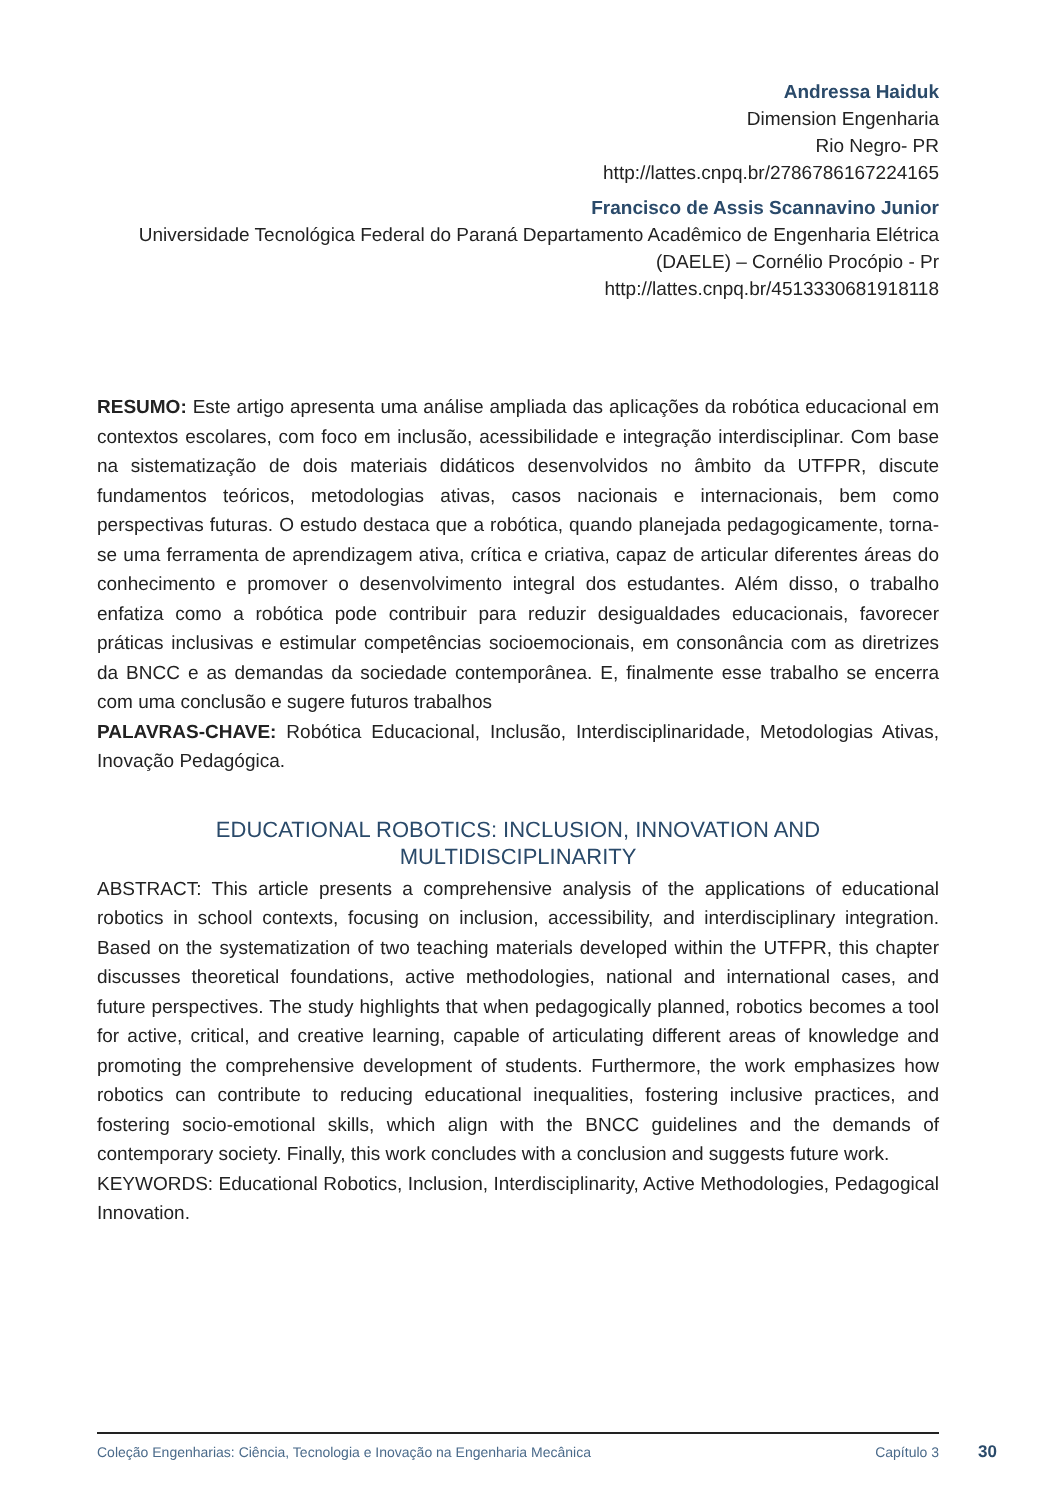Andressa Haiduk
Dimension Engenharia
Rio Negro- PR
http://lattes.cnpq.br/2786786167224165
Francisco de Assis Scannavino Junior
Universidade Tecnológica Federal do Paraná Departamento Acadêmico de Engenharia Elétrica (DAELE) – Cornélio Procópio - Pr
http://lattes.cnpq.br/4513330681918118
RESUMO: Este artigo apresenta uma análise ampliada das aplicações da robótica educacional em contextos escolares, com foco em inclusão, acessibilidade e integração interdisciplinar. Com base na sistematização de dois materiais didáticos desenvolvidos no âmbito da UTFPR, discute fundamentos teóricos, metodologias ativas, casos nacionais e internacionais, bem como perspectivas futuras. O estudo destaca que a robótica, quando planejada pedagogicamente, torna-se uma ferramenta de aprendizagem ativa, crítica e criativa, capaz de articular diferentes áreas do conhecimento e promover o desenvolvimento integral dos estudantes. Além disso, o trabalho enfatiza como a robótica pode contribuir para reduzir desigualdades educacionais, favorecer práticas inclusivas e estimular competências socioemocionais, em consonância com as diretrizes da BNCC e as demandas da sociedade contemporânea. E, finalmente esse trabalho se encerra com uma conclusão e sugere futuros trabalhos
PALAVRAS-CHAVE: Robótica Educacional, Inclusão, Interdisciplinaridade, Metodologias Ativas, Inovação Pedagógica.
EDUCATIONAL ROBOTICS: INCLUSION, INNOVATION AND
MULTIDISCIPLINARITY
ABSTRACT: This article presents a comprehensive analysis of the applications of educational robotics in school contexts, focusing on inclusion, accessibility, and interdisciplinary integration. Based on the systematization of two teaching materials developed within the UTFPR, this chapter discusses theoretical foundations, active methodologies, national and international cases, and future perspectives. The study highlights that when pedagogically planned, robotics becomes a tool for active, critical, and creative learning, capable of articulating different areas of knowledge and promoting the comprehensive development of students. Furthermore, the work emphasizes how robotics can contribute to reducing educational inequalities, fostering inclusive practices, and fostering socio-emotional skills, which align with the BNCC guidelines and the demands of contemporary society. Finally, this work concludes with a conclusion and suggests future work.
KEYWORDS: Educational Robotics, Inclusion, Interdisciplinarity, Active Methodologies, Pedagogical Innovation.
Coleção Engenharias: Ciência, Tecnologia e Inovação na Engenharia Mecânica Capítulo 3
30